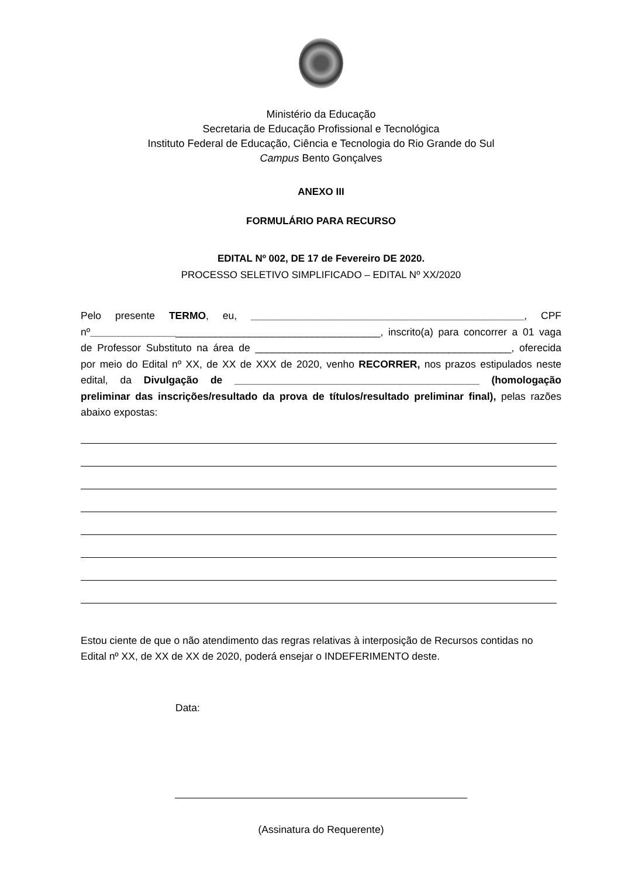Ministério da Educação
Secretaria de Educação Profissional e Tecnológica
Instituto Federal de Educação, Ciência e Tecnologia do Rio Grande do Sul
Campus Bento Gonçalves
ANEXO III
FORMULÁRIO PARA RECURSO
EDITAL Nº 002, DE 17 de Fevereiro DE 2020.
PROCESSO SELETIVO SIMPLIFICADO – EDITAL Nº XX/2020
Pelo presente TERMO, eu, ________________________________________________, CPF nº___________________________________________________, inscrito(a) para concorrer a 01 vaga de Professor Substituto na área de _____________________________________________, oferecida por meio do Edital nº XX, de XX de XXX de 2020, venho RECORRER, nos prazos estipulados neste edital, da Divulgação de ___________________________________________ (homologação preliminar das inscrições/resultado da prova de títulos/resultado preliminar final), pelas razões abaixo expostas:
Estou ciente de que o não atendimento das regras relativas à interposição de Recursos contidas no Edital nº XX, de XX de XX de 2020, poderá ensejar o INDEFERIMENTO deste.
Data:
(Assinatura do Requerente)